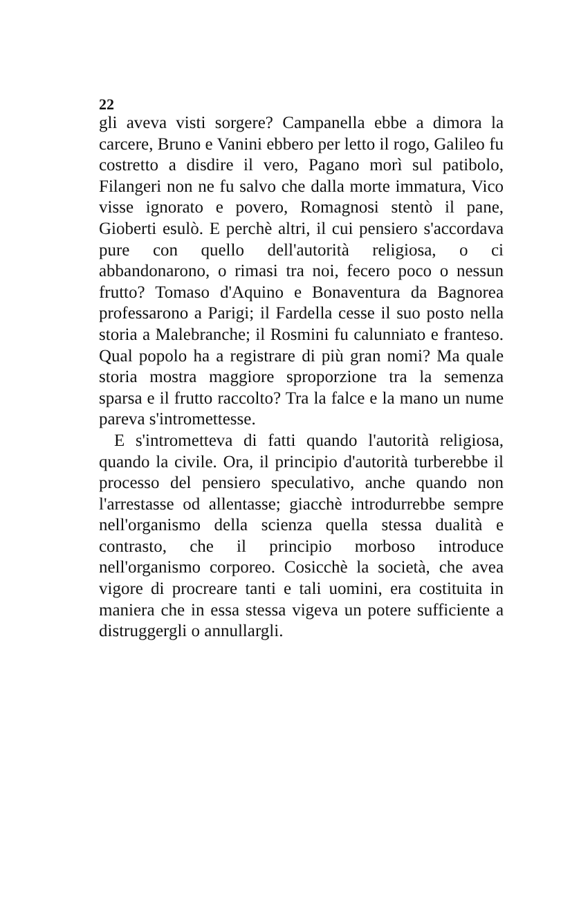22
gli aveva visti sorgere? Campanella ebbe a dimora la carcere, Bruno e Vanini ebbero per letto il rogo, Galileo fu costretto a disdire il vero, Pagano morì sul patibolo, Filangeri non ne fu salvo che dalla morte immatura, Vico visse ignorato e povero, Romagnosi stentò il pane, Gioberti esulò. E perchè altri, il cui pensiero s'accordava pure con quello dell'autorità religiosa, o ci abbandonarono, o rimasi tra noi, fecero poco o nessun frutto? Tomaso d'Aquino e Bonaventura da Bagnorea professarono a Parigi; il Fardella cesse il suo posto nella storia a Malebranche; il Rosmini fu calunniato e franteso. Qual popolo ha a registrare di più gran nomi? Ma quale storia mostra maggiore sproporzione tra la semenza sparsa e il frutto raccolto? Tra la falce e la mano un nume pareva s'intromettesse.
E s'intrometteva di fatti quando l'autorità religiosa, quando la civile. Ora, il principio d'autorità turberebbe il processo del pensiero speculativo, anche quando non l'arrestasse od allentasse; giacchè introdurrebbe sempre nell'organismo della scienza quella stessa dualità e contrasto, che il principio morboso introduce nell'organismo corporeo. Cosicchè la società, che avea vigore di procreare tanti e tali uomini, era costituita in maniera che in essa stessa vigeva un potere sufficiente a distruggergli o annullargli.